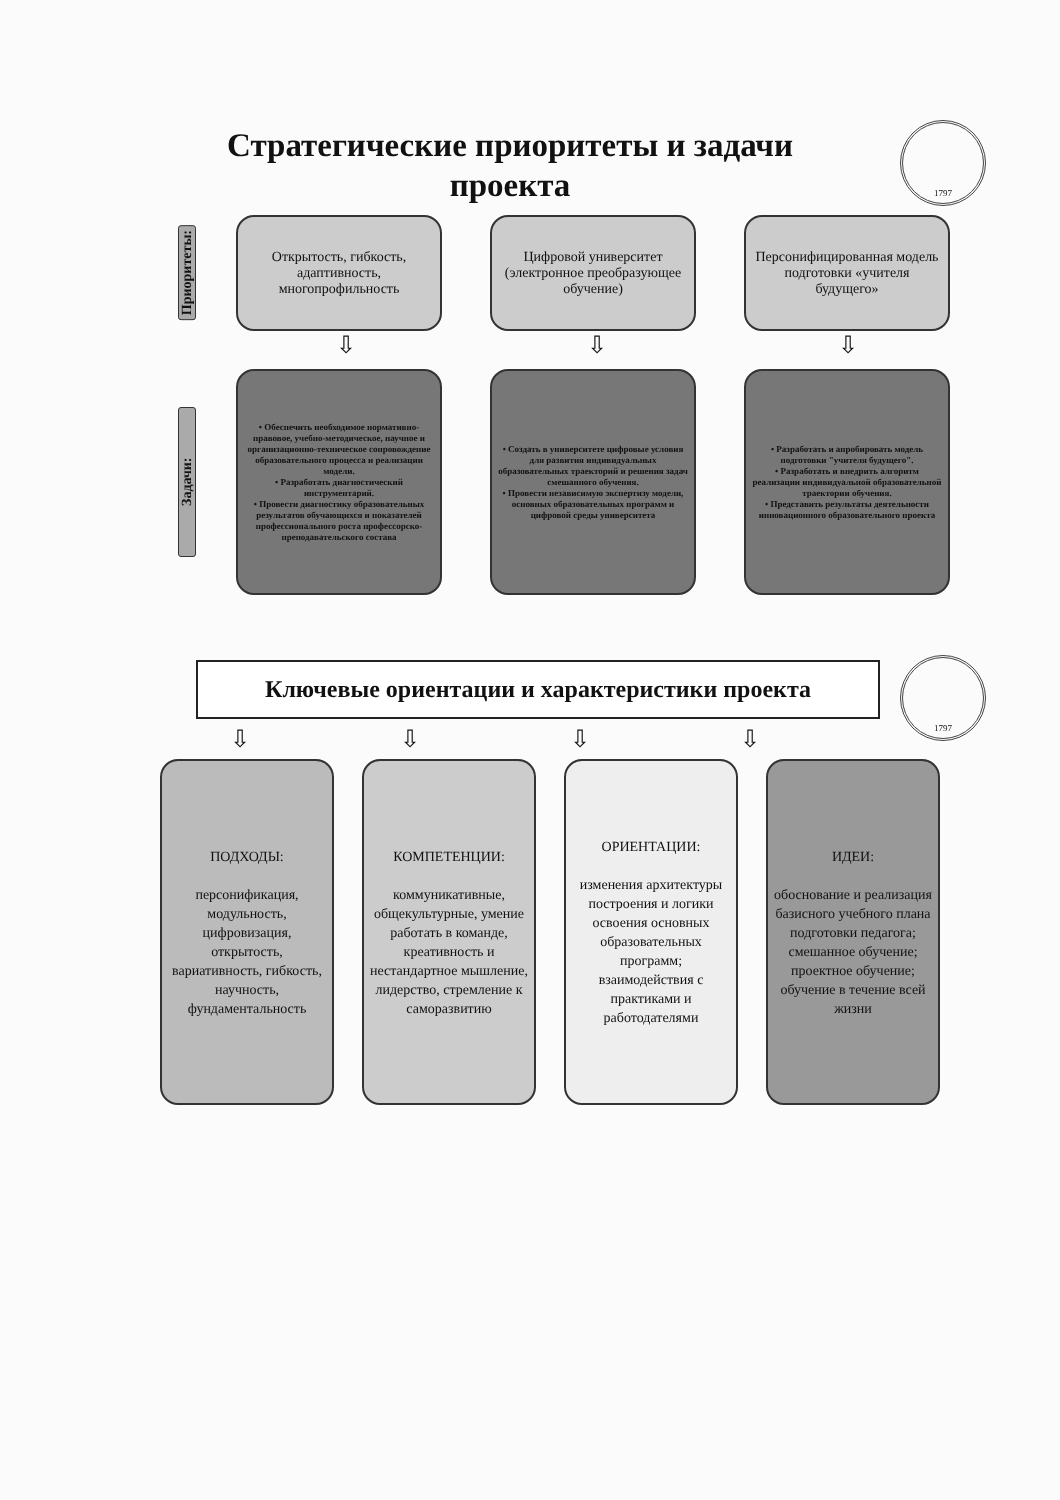1797
Стратегические приоритеты и задачи проекта
Приоритеты:
Открытость, гибкость, адаптивность, многопрофильность
Цифровой университет (электронное преобразующее обучение)
Персонифицированная модель подготовки «учителя будущего»
⇩ ⇩ ⇩
Задачи:
• Обеспечить необходимое нормативно-правовое, учебно-методическое, научное и организационно-техническое сопровождение образовательного процесса и реализации модели.
• Разработать диагностический инструментарий.
• Провести диагностику образовательных результатов обучающихся и показателей профессионального роста профессорско-преподавательского состава
• Создать в университете цифровые условия для развития индивидуальных образовательных траекторий и решения задач смешанного обучения.
• Провести независимую экспертизу модели, основных образовательных программ и цифровой среды университета
• Разработать и апробировать модель подготовки "учителя будущего".
• Разработать и внедрить алгоритм реализации индивидуальной образовательной траектории обучения.
• Представить результаты деятельности инновационного образовательного проекта
1797
Ключевые ориентации и характеристики проекта
⇩ ⇩ ⇩ ⇩
ПОДХОДЫ:
персонификация, модульность, цифровизация, открытость, вариативность, гибкость, научность, фундаментальность
КОМПЕТЕНЦИИ:
коммуникативные, общекультурные, умение работать в команде, креативность и нестандартное мышление, лидерство, стремление к саморазвитию
ОРИЕНТАЦИИ:
изменения архитектуры построения и логики освоения основных образовательных программ; взаимодействия с практиками и работодателями
ИДЕИ:
обоснование и реализация базисного учебного плана подготовки педагога; смешанное обучение; проектное обучение; обучение в течение всей жизни